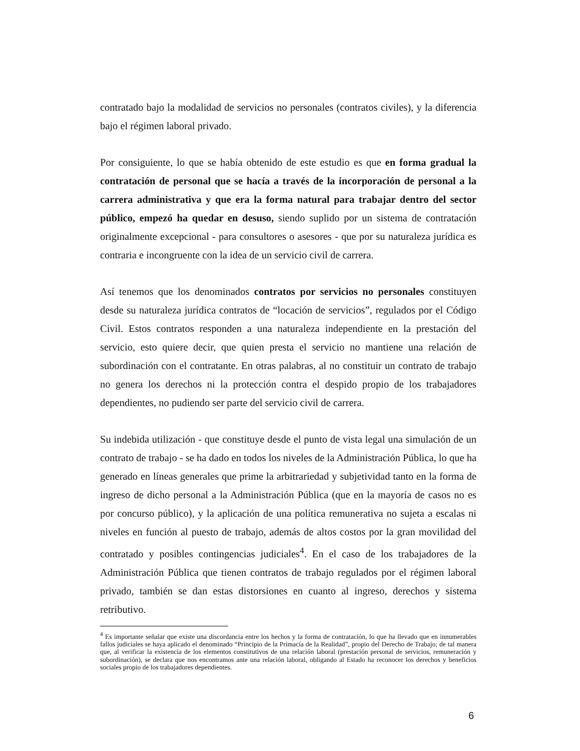contratado bajo la modalidad de servicios no personales (contratos civiles), y la diferencia bajo el régimen laboral privado.
Por consiguiente, lo que se había obtenido de este estudio es que en forma gradual la contratación de personal que se hacía a través de la incorporación de personal a la carrera administrativa y que era la forma natural para trabajar dentro del sector público, empezó ha quedar en desuso, siendo suplido por un sistema de contratación originalmente excepcional - para consultores o asesores - que por su naturaleza jurídica es contraria e incongruente con la idea de un servicio civil de carrera.
Así tenemos que los denominados contratos por servicios no personales constituyen desde su naturaleza jurídica contratos de “locación de servicios”, regulados por el Código Civil. Estos contratos responden a una naturaleza independiente en la prestación del servicio, esto quiere decir, que quien presta el servicio no mantiene una relación de subordinación con el contratante. En otras palabras, al no constituir un contrato de trabajo no genera los derechos ni la protección contra el despido propio de los trabajadores dependientes, no pudiendo ser parte del servicio civil de carrera.
Su indebida utilización - que constituye desde el punto de vista legal una simulación de un contrato de trabajo - se ha dado en todos los niveles de la Administración Pública, lo que ha generado en líneas generales que prime la arbitrariedad y subjetividad tanto en la forma de ingreso de dicho personal a la Administración Pública (que en la mayoría de casos no es por concurso público), y la aplicación de una política remunerativa no sujeta a escalas ni niveles en función al puesto de trabajo, además de altos costos por la gran movilidad del contratado y posibles contingencias judiciales<sup>4</sup>. En el caso de los trabajadores de la Administración Pública que tienen contratos de trabajo regulados por el régimen laboral privado, también se dan estas distorsiones en cuanto al ingreso, derechos y sistema retributivo.
<sup>4</sup> Es importante señalar que existe una discordancia entre los hechos y la forma de contratación, lo que ha llevado que en innumerables fallos judiciales se haya aplicado el denominado “Principio de la Primacía de la Realidad”, propio del Derecho de Trabajo; de tal manera que, al verificar la existencia de los elementos constitutivos de una relación laboral (prestación personal de servicios, remuneración y subordinación), se declara que nos encontramos ante una relación laboral, obligando al Estado ha reconocer los derechos y beneficios sociales propio de los trabajadores dependientes.
6